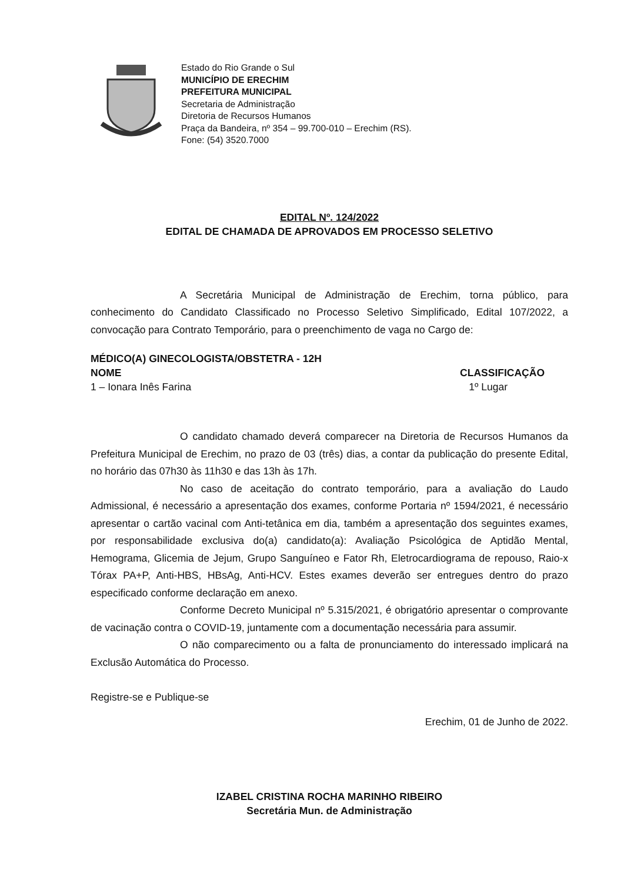Estado do Rio Grande o Sul
MUNICÍPIO DE ERECHIM
PREFEITURA MUNICIPAL
Secretaria de Administração
Diretoria de Recursos Humanos
Praça da Bandeira, nº 354 – 99.700-010 – Erechim (RS).
Fone: (54) 3520.7000
EDITAL Nº. 124/2022
EDITAL DE CHAMADA DE APROVADOS EM PROCESSO SELETIVO
A Secretária Municipal de Administração de Erechim, torna público, para conhecimento do Candidato Classificado no Processo Seletivo Simplificado, Edital 107/2022, a convocação para Contrato Temporário, para o preenchimento de vaga no Cargo de:
MÉDICO(A) GINECOLOGISTA/OBSTETRA - 12H
NOME CLASSIFICAÇÃO
1 – Ionara Inês Farina 1º Lugar
O candidato chamado deverá comparecer na Diretoria de Recursos Humanos da Prefeitura Municipal de Erechim, no prazo de 03 (três) dias, a contar da publicação do presente Edital, no horário das 07h30 às 11h30 e das 13h às 17h.
No caso de aceitação do contrato temporário, para a avaliação do Laudo Admissional, é necessário a apresentação dos exames, conforme Portaria nº 1594/2021, é necessário apresentar o cartão vacinal com Anti-tetânica em dia, também a apresentação dos seguintes exames, por responsabilidade exclusiva do(a) candidato(a): Avaliação Psicológica de Aptidão Mental, Hemograma, Glicemia de Jejum, Grupo Sanguíneo e Fator Rh, Eletrocardiograma de repouso, Raio-x Tórax PA+P, Anti-HBS, HBsAg, Anti-HCV. Estes exames deverão ser entregues dentro do prazo especificado conforme declaração em anexo.
Conforme Decreto Municipal nº 5.315/2021, é obrigatório apresentar o comprovante de vacinação contra o COVID-19, juntamente com a documentação necessária para assumir.
O não comparecimento ou a falta de pronunciamento do interessado implicará na Exclusão Automática do Processo.
Registre-se e Publique-se
Erechim, 01 de Junho de 2022.
IZABEL CRISTINA ROCHA MARINHO RIBEIRO
Secretária Mun. de Administração